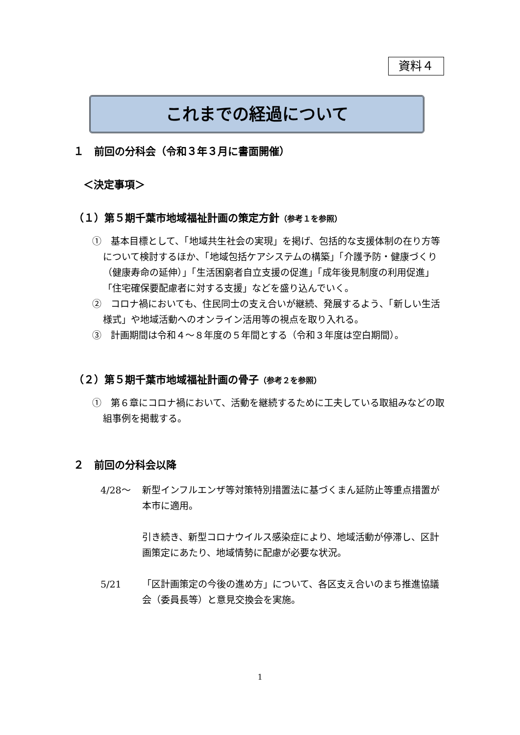資料４
これまでの経過について
１　前回の分科会（令和３年３月に書面開催）
＜決定事項＞
（１）第５期千葉市地域福祉計画の策定方針（参考１を参照）
①　基本目標として、「地域共生社会の実現」を掲げ、包括的な支援体制の在り方等について検討するほか、「地域包括ケアシステムの構築」「介護予防・健康づくり（健康寿命の延伸）」「生活困窮者自立支援の促進」「成年後見制度の利用促進」「住宅確保要配慮者に対する支援」などを盛り込んでいく。
②　コロナ禍においても、住民同士の支え合いが継続、発展するよう、「新しい生活様式」や地域活動へのオンライン活用等の視点を取り入れる。
③　計画期間は令和４～８年度の５年間とする（令和３年度は空白期間）。
（２）第５期千葉市地域福祉計画の骨子（参考２を参照）
①　第６章にコロナ禍において、活動を継続するために工夫している取組みなどの取組事例を掲載する。
２　前回の分科会以降
4/28～ 新型インフルエンザ等対策特別措置法に基づくまん延防止等重点措置が本市に適用。
引き続き、新型コロナウイルス感染症により、地域活動が停滞し、区計画策定にあたり、地域情勢に配慮が必要な状況。
5/21 「区計画策定の今後の進め方」について、各区支え合いのまち推進協議会（委員長等）と意見交換会を実施。
1